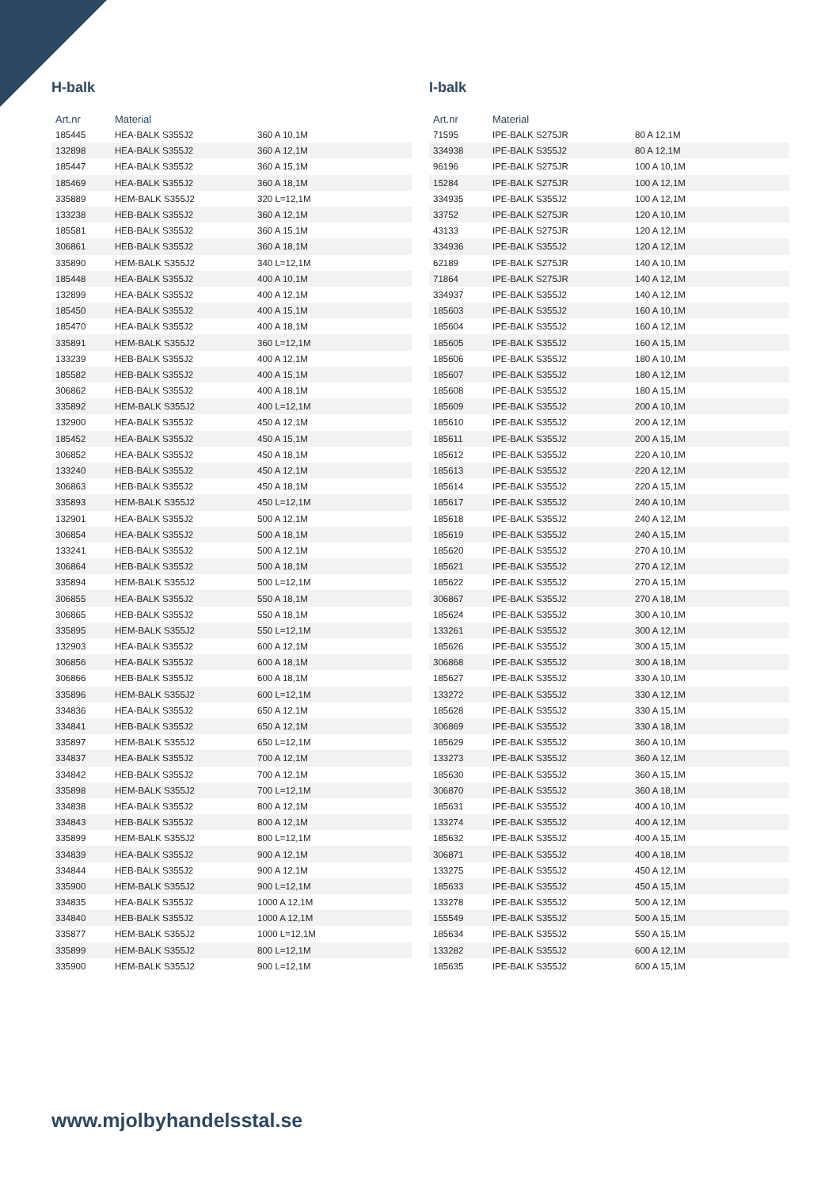H-balk
| Art.nr | Material | |
| --- | --- | --- |
| 185445 | HEA-BALK S355J2 | 360 A 10,1M |
| 132898 | HEA-BALK S355J2 | 360 A 12,1M |
| 185447 | HEA-BALK S355J2 | 360 A 15,1M |
| 185469 | HEA-BALK S355J2 | 360 A 18,1M |
| 335889 | HEM-BALK S355J2 | 320 L=12,1M |
| 133238 | HEB-BALK S355J2 | 360 A 12,1M |
| 185581 | HEB-BALK S355J2 | 360 A 15,1M |
| 306861 | HEB-BALK S355J2 | 360 A 18,1M |
| 335890 | HEM-BALK S355J2 | 340 L=12,1M |
| 185448 | HEA-BALK S355J2 | 400 A 10,1M |
| 132899 | HEA-BALK S355J2 | 400 A 12,1M |
| 185450 | HEA-BALK S355J2 | 400 A 15,1M |
| 185470 | HEA-BALK S355J2 | 400 A 18,1M |
| 335891 | HEM-BALK S355J2 | 360 L=12,1M |
| 133239 | HEB-BALK S355J2 | 400 A 12,1M |
| 185582 | HEB-BALK S355J2 | 400 A 15,1M |
| 306862 | HEB-BALK S355J2 | 400 A 18,1M |
| 335892 | HEM-BALK S355J2 | 400 L=12,1M |
| 132900 | HEA-BALK S355J2 | 450 A 12,1M |
| 185452 | HEA-BALK S355J2 | 450 A 15,1M |
| 306852 | HEA-BALK S355J2 | 450 A 18,1M |
| 133240 | HEB-BALK S355J2 | 450 A 12,1M |
| 306863 | HEB-BALK S355J2 | 450 A 18,1M |
| 335893 | HEM-BALK S355J2 | 450 L=12,1M |
| 132901 | HEA-BALK S355J2 | 500 A 12,1M |
| 306854 | HEA-BALK S355J2 | 500 A 18,1M |
| 133241 | HEB-BALK S355J2 | 500 A 12,1M |
| 306864 | HEB-BALK S355J2 | 500 A 18,1M |
| 335894 | HEM-BALK S355J2 | 500 L=12,1M |
| 306855 | HEA-BALK S355J2 | 550 A 18,1M |
| 306865 | HEB-BALK S355J2 | 550 A 18,1M |
| 335895 | HEM-BALK S355J2 | 550 L=12,1M |
| 132903 | HEA-BALK S355J2 | 600 A 12,1M |
| 306856 | HEA-BALK S355J2 | 600 A 18,1M |
| 306866 | HEB-BALK S355J2 | 600 A 18,1M |
| 335896 | HEM-BALK S355J2 | 600 L=12,1M |
| 334836 | HEA-BALK S355J2 | 650 A 12,1M |
| 334841 | HEB-BALK S355J2 | 650 A 12,1M |
| 335897 | HEM-BALK S355J2 | 650 L=12,1M |
| 334837 | HEA-BALK S355J2 | 700 A 12,1M |
| 334842 | HEB-BALK S355J2 | 700 A 12,1M |
| 335898 | HEM-BALK S355J2 | 700 L=12,1M |
| 334838 | HEA-BALK S355J2 | 800 A 12,1M |
| 334843 | HEB-BALK S355J2 | 800 A 12,1M |
| 335899 | HEM-BALK S355J2 | 800 L=12,1M |
| 334839 | HEA-BALK S355J2 | 900 A 12,1M |
| 334844 | HEB-BALK S355J2 | 900 A 12,1M |
| 335900 | HEM-BALK S355J2 | 900 L=12,1M |
| 334835 | HEA-BALK S355J2 | 1000 A 12,1M |
| 334840 | HEB-BALK S355J2 | 1000 A 12,1M |
| 335877 | HEM-BALK S355J2 | 1000 L=12,1M |
| 335899 | HEM-BALK S355J2 | 800 L=12,1M |
| 335900 | HEM-BALK S355J2 | 900 L=12,1M |
I-balk
| Art.nr | Material | |
| --- | --- | --- |
| 71595 | IPE-BALK S275JR | 80 A 12,1M |
| 334938 | IPE-BALK S355J2 | 80 A 12,1M |
| 96196 | IPE-BALK S275JR | 100 A 10,1M |
| 15284 | IPE-BALK S275JR | 100 A 12,1M |
| 334935 | IPE-BALK S355J2 | 100 A 12,1M |
| 33752 | IPE-BALK S275JR | 120 A 10,1M |
| 43133 | IPE-BALK S275JR | 120 A 12,1M |
| 334936 | IPE-BALK S355J2 | 120 A 12,1M |
| 62189 | IPE-BALK S275JR | 140 A 10,1M |
| 71864 | IPE-BALK S275JR | 140 A 12,1M |
| 334937 | IPE-BALK S355J2 | 140 A 12,1M |
| 185603 | IPE-BALK S355J2 | 160 A 10,1M |
| 185604 | IPE-BALK S355J2 | 160 A 12,1M |
| 185605 | IPE-BALK S355J2 | 160 A 15,1M |
| 185606 | IPE-BALK S355J2 | 180 A 10,1M |
| 185607 | IPE-BALK S355J2 | 180 A 12,1M |
| 185608 | IPE-BALK S355J2 | 180 A 15,1M |
| 185609 | IPE-BALK S355J2 | 200 A 10,1M |
| 185610 | IPE-BALK S355J2 | 200 A 12,1M |
| 185611 | IPE-BALK S355J2 | 200 A 15,1M |
| 185612 | IPE-BALK S355J2 | 220 A 10,1M |
| 185613 | IPE-BALK S355J2 | 220 A 12,1M |
| 185614 | IPE-BALK S355J2 | 220 A 15,1M |
| 185617 | IPE-BALK S355J2 | 240 A 10,1M |
| 185618 | IPE-BALK S355J2 | 240 A 12,1M |
| 185619 | IPE-BALK S355J2 | 240 A 15,1M |
| 185620 | IPE-BALK S355J2 | 270 A 10,1M |
| 185621 | IPE-BALK S355J2 | 270 A 12,1M |
| 185622 | IPE-BALK S355J2 | 270 A 15,1M |
| 306867 | IPE-BALK S355J2 | 270 A 18,1M |
| 185624 | IPE-BALK S355J2 | 300 A 10,1M |
| 133261 | IPE-BALK S355J2 | 300 A 12,1M |
| 185626 | IPE-BALK S355J2 | 300 A 15,1M |
| 306868 | IPE-BALK S355J2 | 300 A 18,1M |
| 185627 | IPE-BALK S355J2 | 330 A 10,1M |
| 133272 | IPE-BALK S355J2 | 330 A 12,1M |
| 185628 | IPE-BALK S355J2 | 330 A 15,1M |
| 306869 | IPE-BALK S355J2 | 330 A 18,1M |
| 185629 | IPE-BALK S355J2 | 360 A 10,1M |
| 133273 | IPE-BALK S355J2 | 360 A 12,1M |
| 185630 | IPE-BALK S355J2 | 360 A 15,1M |
| 306870 | IPE-BALK S355J2 | 360 A 18,1M |
| 185631 | IPE-BALK S355J2 | 400 A 10,1M |
| 133274 | IPE-BALK S355J2 | 400 A 12,1M |
| 185632 | IPE-BALK S355J2 | 400 A 15,1M |
| 306871 | IPE-BALK S355J2 | 400 A 18,1M |
| 133275 | IPE-BALK S355J2 | 450 A 12,1M |
| 185633 | IPE-BALK S355J2 | 450 A 15,1M |
| 133278 | IPE-BALK S355J2 | 500 A 12,1M |
| 155549 | IPE-BALK S355J2 | 500 A 15,1M |
| 185634 | IPE-BALK S355J2 | 550 A 15,1M |
| 133282 | IPE-BALK S355J2 | 600 A 12,1M |
| 185635 | IPE-BALK S355J2 | 600 A 15,1M |
www.mjolbyhandelsstal.se